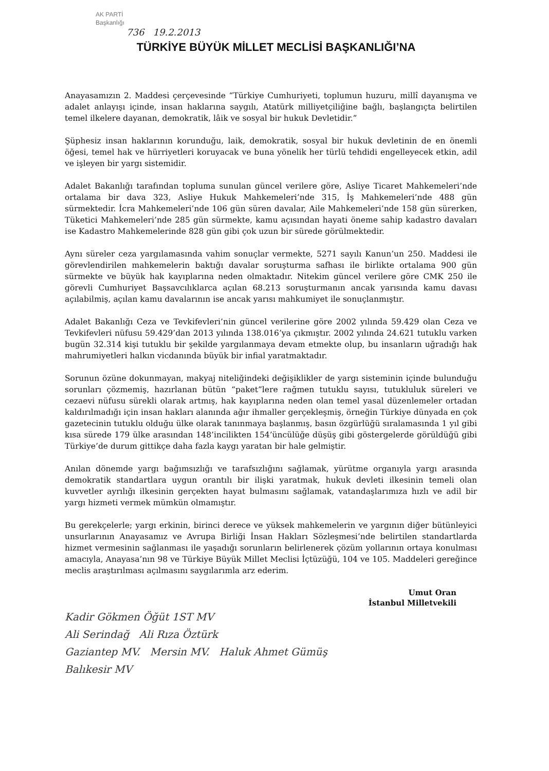AK PARTİ
Başkanlığı
736 19.2.2013
TÜRKİYE BÜYÜK MİLLET MECLİSİ BAŞKANLIĞI’NA
Anayasamızın 2. Maddesi çerçevesinde “Türkiye Cumhuriyeti, toplumun huzuru, millî dayanışma ve adalet anlayışı içinde, insan haklarına saygılı, Atatürk milliyetçiliğine bağlı, başlangıçta belirtilen temel ilkelere dayanan, demokratik, lâik ve sosyal bir hukuk Devletidir.”
Şüphesiz insan haklarının korunduğu, laik, demokratik, sosyal bir hukuk devletinin de en önemli öğesi, temel hak ve hürriyetleri koruyacak ve buna yönelik her türlü tehdidi engelleyecek etkin, adil ve işleyen bir yargı sistemidir.
Adalet Bakanlığı tarafından topluma sunulan güncel verilere göre, Asliye Ticaret Mahkemeleri’nde ortalama bir dava 323, Asliye Hukuk Mahkemeleri’nde 315, İş Mahkemeleri’nde 488 gün sürmektedir. İcra Mahkemeleri’nde 106 gün süren davalar, Aile Mahkemeleri’nde 158 gün sürerken, Tüketici Mahkemeleri’nde 285 gün sürmekte, kamu açısından hayati öneme sahip kadastro davaları ise Kadastro Mahkemelerinde 828 gün gibi çok uzun bir sürede görülmektedir.
Aynı süreler ceza yargılamasında vahim sonuçlar vermekte, 5271 sayılı Kanun’un 250. Maddesi ile görevlendirilen mahkemelerin baktığı davalar soruşturma safhası ile birlikte ortalama 900 gün sürmekte ve büyük hak kayıplarına neden olmaktadır. Nitekim güncel verilere göre CMK 250 ile görevli Cumhuriyet Başsavcılıklarca açılan 68.213 soruşturmanın ancak yarısında kamu davası açılabilmiş, açılan kamu davalarının ise ancak yarısı mahkumiyet ile sonuçlanmıştır.
Adalet Bakanlığı Ceza ve Tevkifevleri’nin güncel verilerine göre 2002 yılında 59.429 olan Ceza ve Tevkifevleri nüfusu 59.429’dan 2013 yılında 138.016’ya çıkmıştır. 2002 yılında 24.621 tutuklu varken bugün 32.314 kişi tutuklu bir şekilde yargılanmaya devam etmekte olup, bu insanların uğradığı hak mahrumiyetleri halkın vicdanında büyük bir infial yaratmaktadır.
Sorunun özüne dokunmayan, makyaj niteliğindeki değişiklikler de yargı sisteminin içinde bulunduğu sorunları çözmemiş, hazırlanan bütün “paket”lere rağmen tutuklu sayısı, tutukluluk süreleri ve cezaevi nüfusu sürekli olarak artmış, hak kayıplarına neden olan temel yasal düzenlemeler ortadan kaldırılmadığı için insan hakları alanında ağır ihmaller gerçekleşmiş, örneğin Türkiye dünyada en çok gazetecinin tutuklu olduğu ülke olarak tanınmaya başlanmış, basın özgürlüğü sıralamasında 1 yıl gibi kısa sürede 179 ülke arasından 148’incilikten 154’üncülüğe düşüş gibi göstergelerde görüldüğü gibi Türkiye’de durum gittikçe daha fazla kaygı yaratan bir hale gelmiştir.
Anılan dönemde yargı bağımsızlığı ve tarafsızlığını sağlamak, yürütme organıyla yargı arasında demokratik standartlara uygun orantılı bir ilişki yaratmak, hukuk devleti ilkesinin temeli olan kuvvetler ayrılığı ilkesinin gerçekten hayat bulmasını sağlamak, vatandaşlarımıza hızlı ve adil bir yargı hizmeti vermek mümkün olmamıştır.
Bu gerekçelerle; yargı erkinin, birinci derece ve yüksek mahkemelerin ve yargının diğer bütünleyici unsurlarının Anayasamız ve Avrupa Birliği İnsan Hakları Sözleşmesi’nde belirtilen standartlarda hizmet vermesinin sağlanması ile yaşadığı sorunların belirlenerek çözüm yollarının ortaya konulması amacıyla, Anayasa’nın 98 ve Türkiye Büyük Millet Meclisi İçtüzüğü, 104 ve 105. Maddeleri gereğince meclis araştırılması açılmasını saygılarımla arz ederim.
Umut Oran
İstanbul Milletvekili
Kadir Gökmen Öğüt 1ST MV
Ali Serindağ Ali Rıza Öztürk
Gaziantep MV. Mersin MV. Haluk Ahmet Gümüş
Balıkesir MV